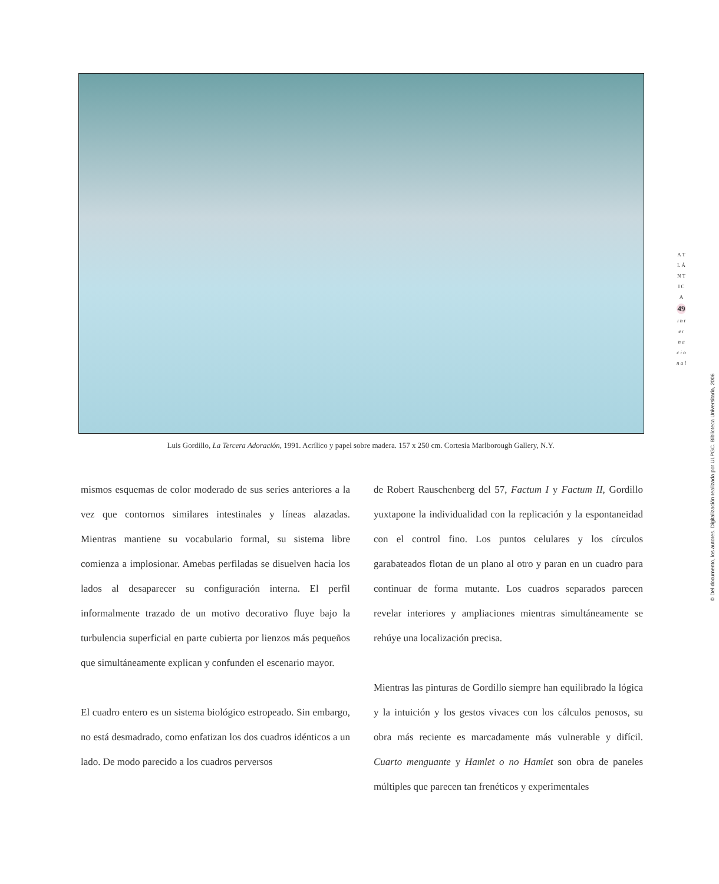Luis Gordillo, La Tercera Adoración, 1991. Acrílico y papel sobre madera. 157 x 250 cm. Cortesía Marlborough Gallery, N.Y.
A T L Á N T I C A
49
i n t e r n a c i o n a l
© Del documento, los autores. Digitalización realizada por ULPGC. Biblioteca Universitaria, 2006
mismos esquemas de color moderado de sus series anteriores a la vez que contornos similares intestinales y líneas alazadas. Mientras mantiene su vocabulario formal, su sistema libre comienza a implosionar. Amebas perfiladas se disuelven hacia los lados al desaparecer su configuración interna. El perfil informalmente trazado de un motivo decorativo fluye bajo la turbulencia superficial en parte cubierta por lienzos más pequeños que simultáneamente explican y confunden el escenario mayor.
El cuadro entero es un sistema biológico estropeado. Sin embargo, no está desmadrado, como enfatizan los dos cuadros idénticos a un lado. De modo parecido a los cuadros perversos
de Robert Rauschenberg del 57, Factum I y Factum II, Gordillo yuxtapone la individualidad con la replicación y la espontaneidad con el control fino. Los puntos celulares y los círculos garabateados flotan de un plano al otro y paran en un cuadro para continuar de forma mutante. Los cuadros separados parecen revelar interiores y ampliaciones mientras simultáneamente se rehúye una localización precisa.
Mientras las pinturas de Gordillo siempre han equilibrado la lógica y la intuición y los gestos vivaces con los cálculos penosos, su obra más reciente es marcadamente más vulnerable y difícil. Cuarto menguante y Hamlet o no Hamlet son obra de paneles múltiples que parecen tan frenéticos y experimentales